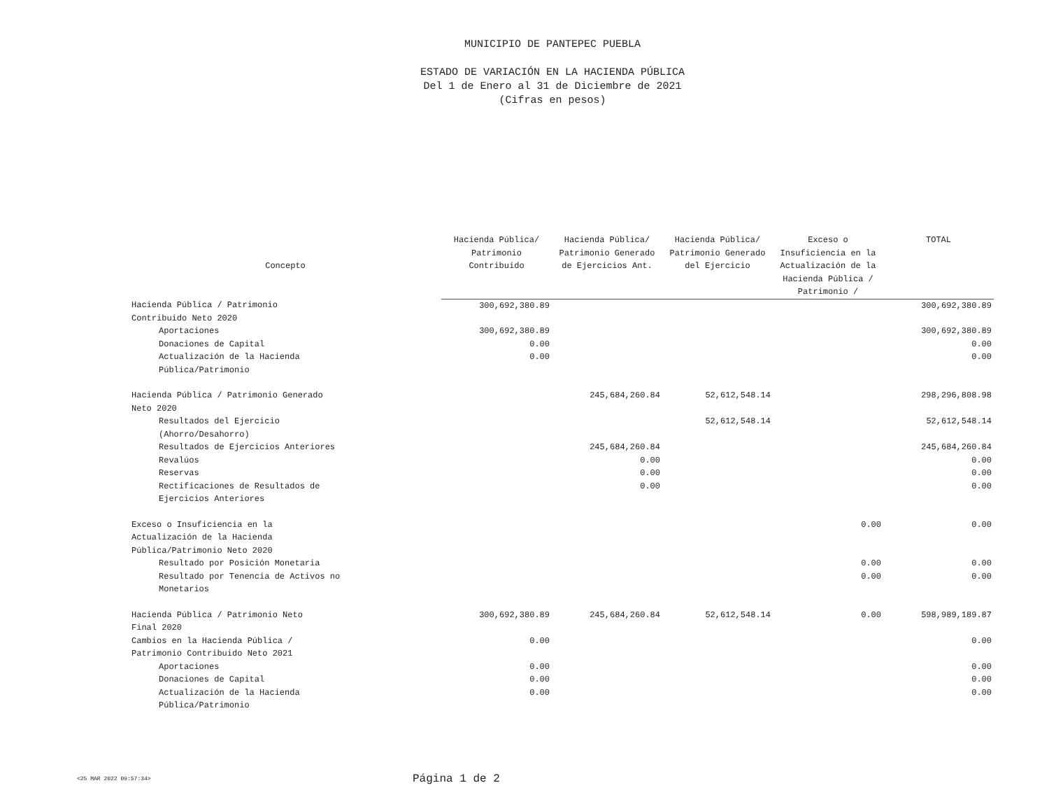MUNICIPIO DE PANTEPEC PUEBLA
ESTADO DE VARIACIÓN EN LA HACIENDA PÚBLICA
Del 1 de Enero al 31 de Diciembre de 2021
(Cifras en pesos)
| Concepto | Hacienda Pública/ Patrimonio Contribuído | Hacienda Pública/ Patrimonio Generado de Ejercicios Ant. | Hacienda Pública/ Patrimonio Generado del Ejercicio | Exceso o Insuficiencia en la Actualización de la Hacienda Pública / Patrimonio / | TOTAL |
| --- | --- | --- | --- | --- | --- |
| Hacienda Pública / Patrimonio Contribuido Neto 2020 | 300,692,380.89 | | | | 300,692,380.89 |
| Aportaciones | 300,692,380.89 | | | | 300,692,380.89 |
| Donaciones de Capital | 0.00 | | | | 0.00 |
| Actualización de la Hacienda Pública/Patrimonio | 0.00 | | | | 0.00 |
| Hacienda Pública / Patrimonio Generado Neto 2020 | | 245,684,260.84 | 52,612,548.14 | | 298,296,808.98 |
| Resultados del Ejercicio (Ahorro/Desahorro) | | | 52,612,548.14 | | 52,612,548.14 |
| Resultados de Ejercicios Anteriores | | 245,684,260.84 | | | 245,684,260.84 |
| Revalúos | | 0.00 | | | 0.00 |
| Reservas | | 0.00 | | | 0.00 |
| Rectificaciones de Resultados de Ejercicios Anteriores | | 0.00 | | | 0.00 |
| Exceso o Insuficiencia en la Actualización de la Hacienda Pública/Patrimonio Neto 2020 | | | | 0.00 | 0.00 |
| Resultado por Posición Monetaria | | | | 0.00 | 0.00 |
| Resultado por Tenencia de Activos no Monetarios | | | | 0.00 | 0.00 |
| Hacienda Pública / Patrimonio Neto Final 2020 | 300,692,380.89 | 245,684,260.84 | 52,612,548.14 | 0.00 | 598,989,189.87 |
| Cambios en la Hacienda Pública / Patrimonio Contribuido Neto 2021 | 0.00 | | | | 0.00 |
| Aportaciones | 0.00 | | | | 0.00 |
| Donaciones de Capital | 0.00 | | | | 0.00 |
| Actualización de la Hacienda Pública/Patrimonio | 0.00 | | | | 0.00 |
<25 MAR 2022 09:57:34>
Página 1 de 2